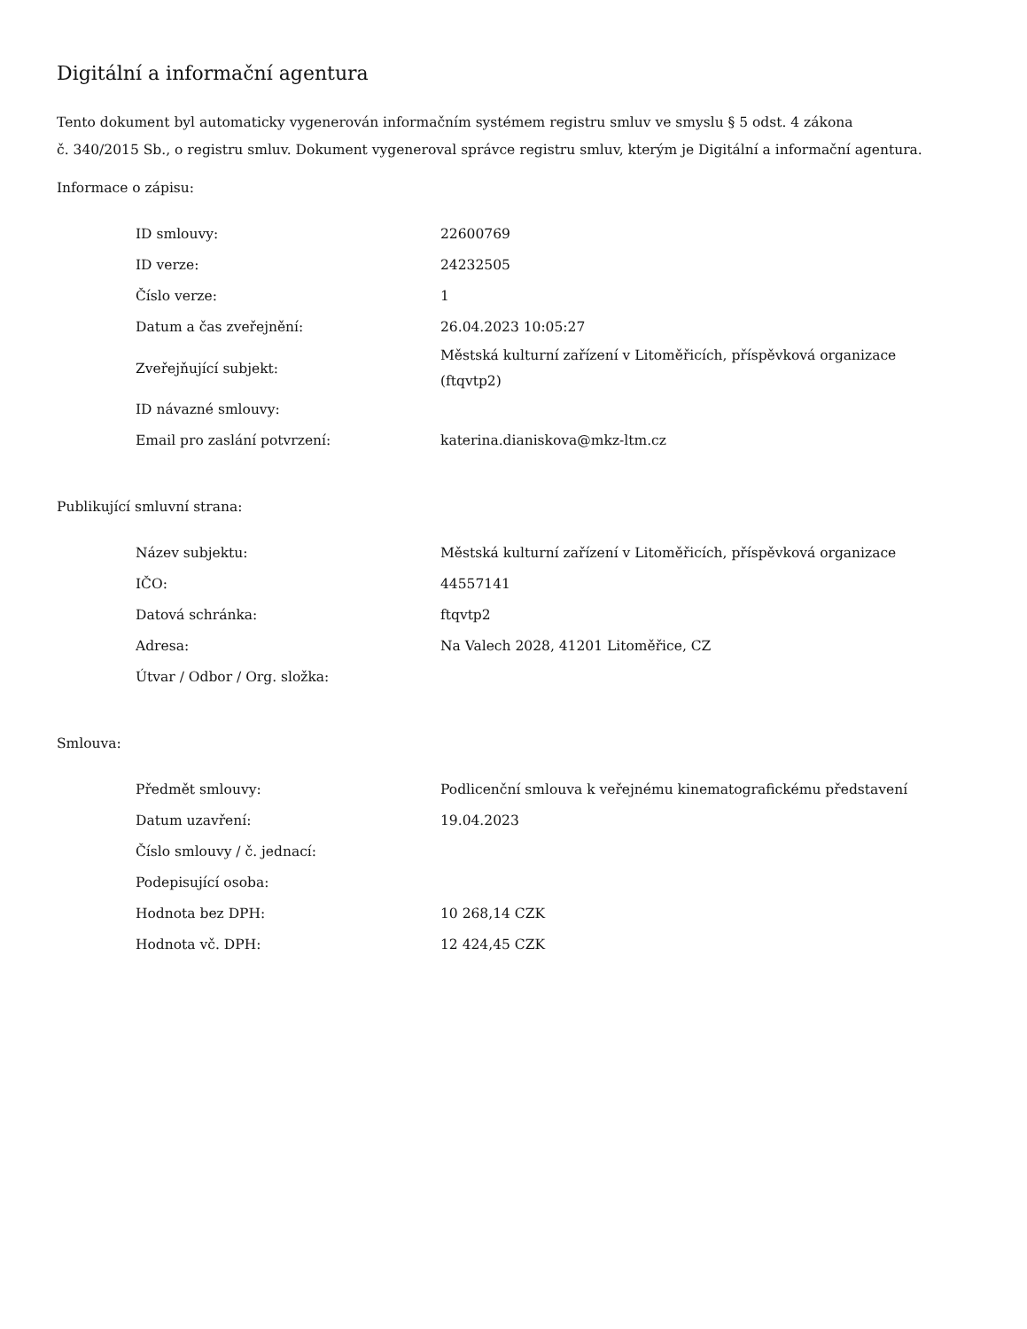Digitální a informační agentura
Tento dokument byl automaticky vygenerován informačním systémem registru smluv ve smyslu § 5 odst. 4 zákona
č. 340/2015 Sb., o registru smluv. Dokument vygeneroval správce registru smluv, kterým je Digitální a informační agentura.
Informace o zápisu:
| ID smlouvy: | 22600769 |
| ID verze: | 24232505 |
| Číslo verze: | 1 |
| Datum a čas zveřejnění: | 26.04.2023 10:05:27 |
| Zveřejňující subjekt: | Městská kulturní zařízení v Litoměřicích, příspěvková organizace (ftqvtp2) |
| ID návazné smlouvy: | |
| Email pro zaslání potvrzení: | katerina.dianiskova@mkz-ltm.cz |
Publikující smluvní strana:
| Název subjektu: | Městská kulturní zařízení v Litoměřicích, příspěvková organizace |
| IČO: | 44557141 |
| Datová schránka: | ftqvtp2 |
| Adresa: | Na Valech 2028, 41201 Litoměřice, CZ |
| Útvar / Odbor / Org. složka: | |
Smlouva:
| Předmět smlouvy: | Podlicenční smlouva k veřejnému kinematografickému představení |
| Datum uzavření: | 19.04.2023 |
| Číslo smlouvy / č. jednací: | |
| Podepisující osoba: | |
| Hodnota bez DPH: | 10 268,14 CZK |
| Hodnota vč. DPH: | 12 424,45 CZK |